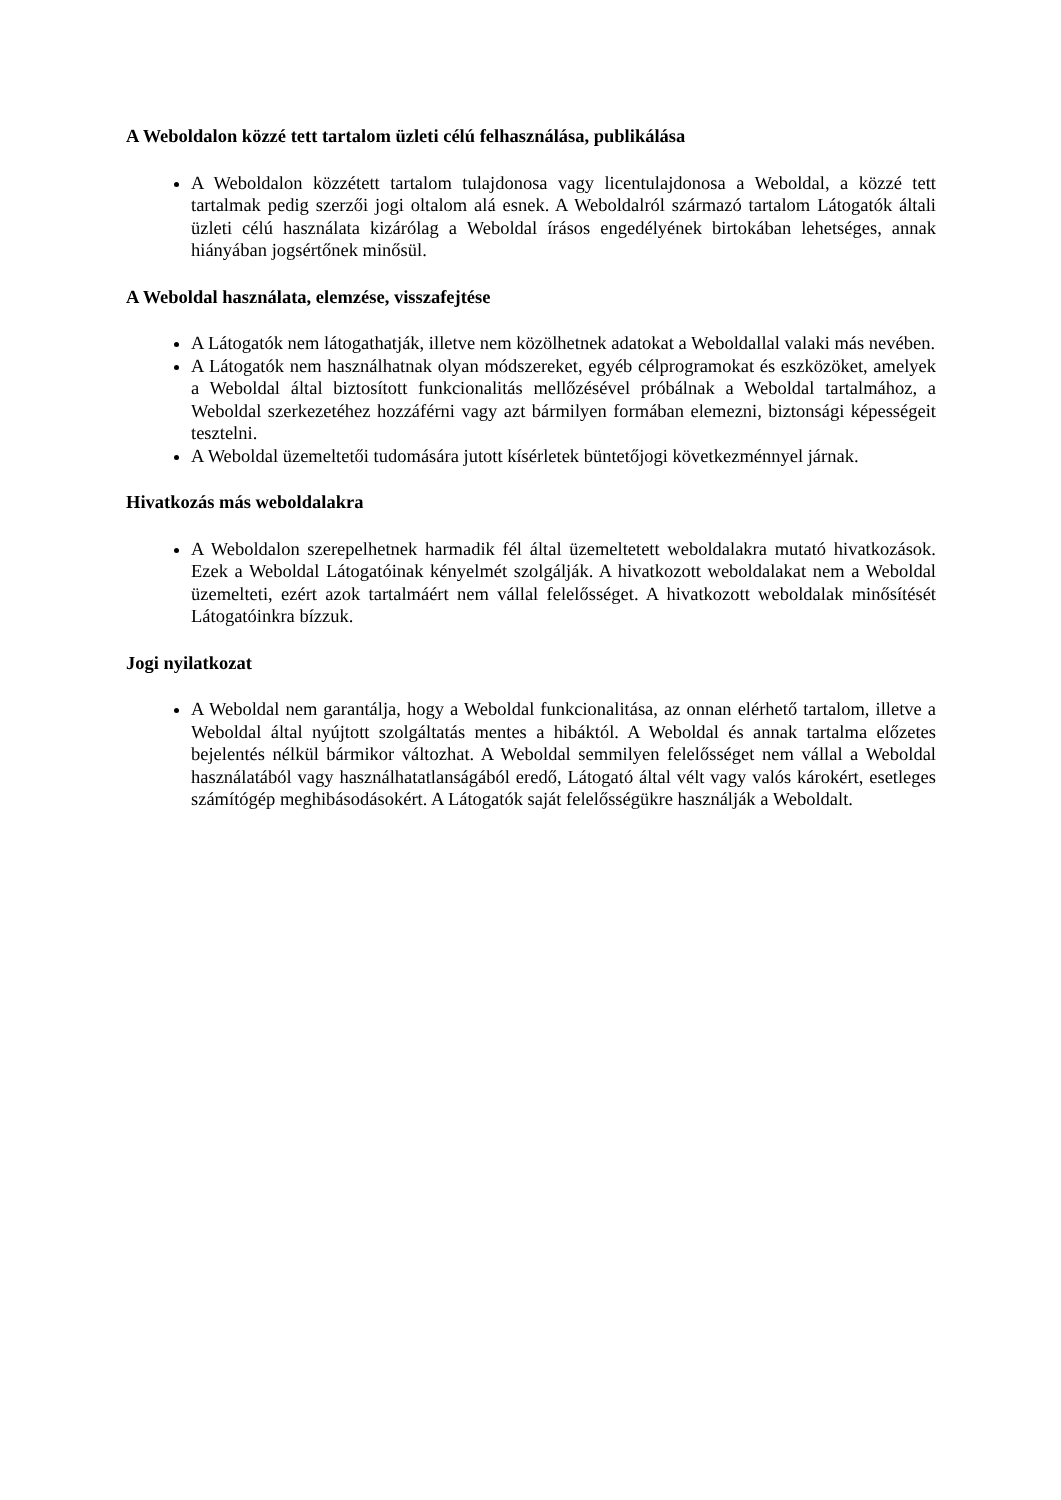A Weboldalon közzé tett tartalom üzleti célú felhasználása, publikálása
A Weboldalon közzétett tartalom tulajdonosa vagy licentulajdonosa a Weboldal, a közzé tett tartalmak pedig szerzői jogi oltalom alá esnek. A Weboldalról származó tartalom Látogatók általi üzleti célú használata kizárólag a Weboldal írásos engedélyének birtokában lehetséges, annak hiányában jogsértőnek minősül.
A Weboldal használata, elemzése, visszafejtése
A Látogatók nem látogathatják, illetve nem közölhetnek adatokat a Weboldallal valaki más nevében.
A Látogatók nem használhatnak olyan módszereket, egyéb célprogramokat és eszközöket, amelyek a Weboldal által biztosított funkcionalitás mellőzésével próbálnak a Weboldal tartalmához, a Weboldal szerkezetéhez hozzáférni vagy azt bármilyen formában elemezni, biztonsági képességeit tesztelni.
A Weboldal üzemeltetői tudomására jutott kísérletek büntetőjogi következménnyel járnak.
Hivatkozás más weboldalakra
A Weboldalon szerepelhetnek harmadik fél által üzemeltetett weboldalakra mutató hivatkozások. Ezek a Weboldal Látogatóinak kényelmét szolgálják. A hivatkozott weboldalakat nem a Weboldal üzemelteti, ezért azok tartalmáért nem vállal felelősséget. A hivatkozott weboldalak minősítését Látogatóinkra bízzuk.
Jogi nyilatkozat
A Weboldal nem garantálja, hogy a Weboldal funkcionalitása, az onnan elérhető tartalom, illetve a Weboldal által nyújtott szolgáltatás mentes a hibáktól. A Weboldal és annak tartalma előzetes bejelentés nélkül bármikor változhat. A Weboldal semmilyen felelősséget nem vállal a Weboldal használatából vagy használhatatlanságából eredő, Látogató által vélt vagy valós károkért, esetleges számítógép meghibásodásokért. A Látogatók saját felelősségükre használják a Weboldalt.